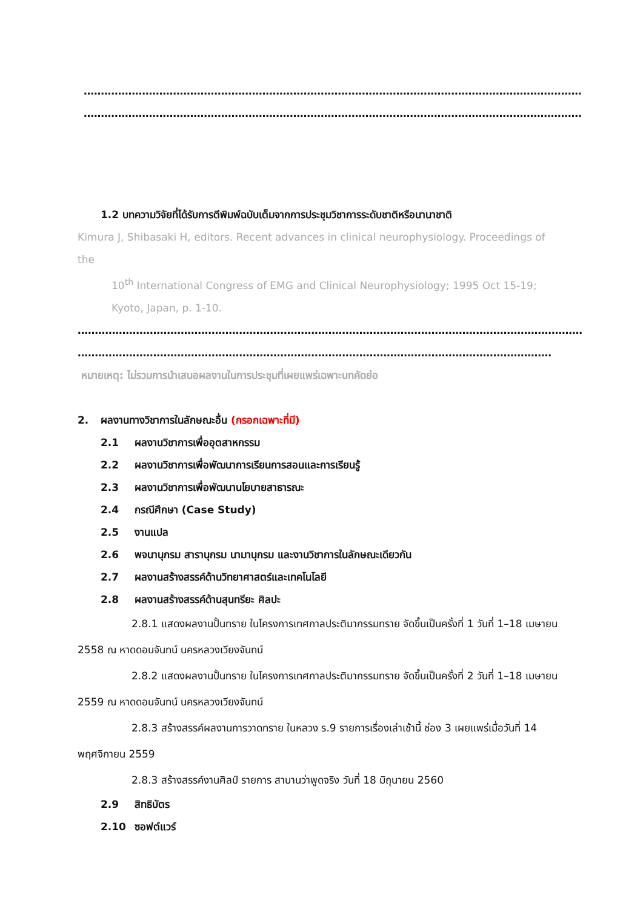…………………………………………………………………………………………………………………………………………………………
…………………………………………………………………………………………………………………………………………………
1.2 บทความวิจัยที่ได้รับการตีพิมพ์ฉบับเต็มจากการประชุมวิชาการระดับชาติหรือนานาชาติ
Kimura J, Shibasaki H, editors. Recent advances in clinical neurophysiology. Proceedings of
the
10<sup>th</sup> International Congress of EMG and Clinical Neurophysiology; 1995 Oct 15-19;
Kyoto, Japan, p. 1-10.
……………………………………………………………………………………………………………………………………………
…………………………………………………………………………………………………………………………
หมายเหตุ: ไม่รวมการนำเสนอผลงานในการประชุมที่เผยแพร่เฉพาะบทคัดย่อ
2. ผลงานทางวิชาการในลักษณะอื่น (กรอกเฉพาะที่มี)
2.1 ผลงานวิชาการเพื่ออุตสาหกรรม
2.2 ผลงานวิชาการเพื่อพัฒนาการเรียนการสอนและการเรียนรู้
2.3 ผลงานวิชาการเพื่อพัฒนานโยบายสาธารณะ
2.4 กรณีศึกษา (Case Study)
2.5 งานแปล
2.6 พจนานุกรม สารานุกรม นามานุกรม และงานวิชาการในลักษณะเดียวกัน
2.7 ผลงานสร้างสรรค์ด้านวิทยาศาสตร์และเทคโนโลยี
2.8 ผลงานสร้างสรรค์ด้านสุนทรียะ ศิลปะ
2.8.1 แสดงผลงานปั้นทราย ในโครงการเทศกาลประติมากรรมทราย จัดขึ้นเป็นครั้งที่ 1 วันที่ 1–18 เมษายน 2558 ณ หาดดอนจันทน์ นครหลวงเวียงจันทน์
2.8.2 แสดงผลงานปั้นทราย ในโครงการเทศกาลประติมากรรมทราย จัดขึ้นเป็นครั้งที่ 2 วันที่ 1–18 เมษายน 2559 ณ หาดดอนจันทน์ นครหลวงเวียงจันทน์
2.8.3 สร้างสรรค์ผลงานการวาดทราย ในหลวง ร.9 รายการเรื่องเล่าเช้านี้ ช่อง 3 เผยแพร่เมื่อวันที่ 14 พฤศจิกายน 2559
2.8.3 สร้างสรรค์งานศิลป์ รายการ สาบานว่าพูดจริง วันที่ 18 มิถุนายน 2560
2.9 สิทธิบัตร
2.10 ซอฟต์แวร์